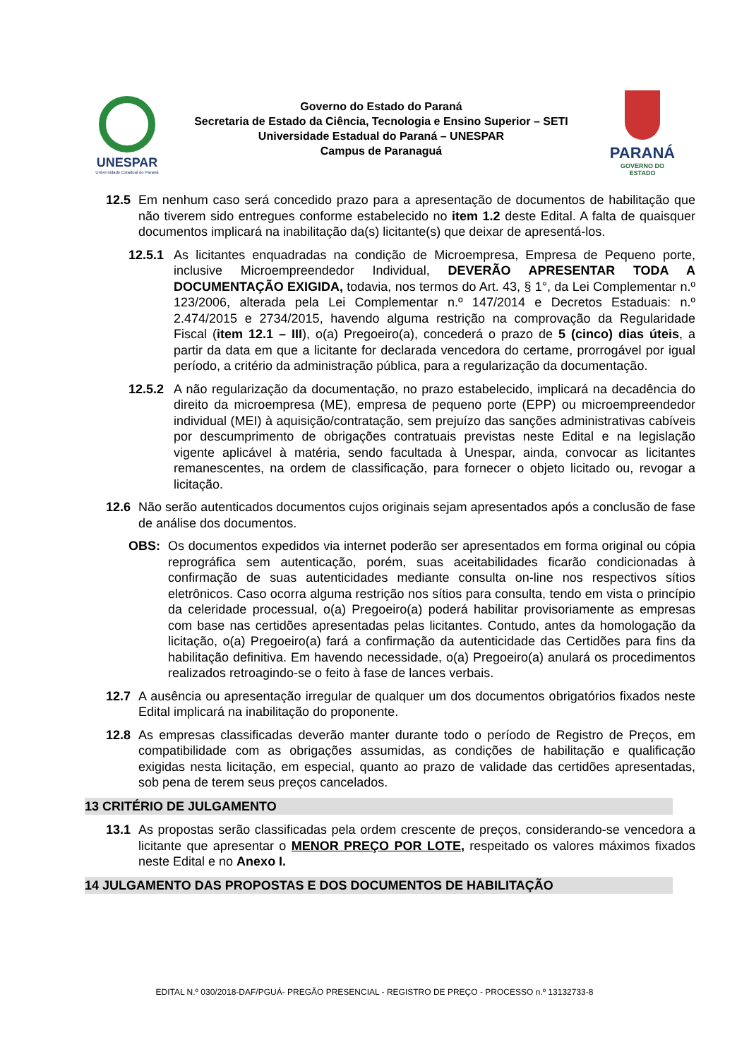UNESPAR
Universidade Estadual do Paraná
Governo do Estado do Paraná
Secretaria de Estado da Ciência, Tecnologia e Ensino Superior – SETI
Universidade Estadual do Paraná – UNESPAR
Campus de Paranaguá
PARANÁ
GOVERNO DO ESTADO
12.5 Em nenhum caso será concedido prazo para a apresentação de documentos de habilitação que não tiverem sido entregues conforme estabelecido no item 1.2 deste Edital. A falta de quaisquer documentos implicará na inabilitação da(s) licitante(s) que deixar de apresentá-los.
12.5.1 As licitantes enquadradas na condição de Microempresa, Empresa de Pequeno porte, inclusive Microempreendedor Individual, DEVERÃO APRESENTAR TODA A DOCUMENTAÇÃO EXIGIDA, todavia, nos termos do Art. 43, § 1°, da Lei Complementar n.º 123/2006, alterada pela Lei Complementar n.º 147/2014 e Decretos Estaduais: n.º 2.474/2015 e 2734/2015, havendo alguma restrição na comprovação da Regularidade Fiscal (item 12.1 – III), o(a) Pregoeiro(a), concederá o prazo de 5 (cinco) dias úteis, a partir da data em que a licitante for declarada vencedora do certame, prorrogável por igual período, a critério da administração pública, para a regularização da documentação.
12.5.2 A não regularização da documentação, no prazo estabelecido, implicará na decadência do direito da microempresa (ME), empresa de pequeno porte (EPP) ou microempreendedor individual (MEI) à aquisição/contratação, sem prejuízo das sanções administrativas cabíveis por descumprimento de obrigações contratuais previstas neste Edital e na legislação vigente aplicável à matéria, sendo facultada à Unespar, ainda, convocar as licitantes remanescentes, na ordem de classificação, para fornecer o objeto licitado ou, revogar a licitação.
12.6 Não serão autenticados documentos cujos originais sejam apresentados após a conclusão de fase de análise dos documentos.
OBS: Os documentos expedidos via internet poderão ser apresentados em forma original ou cópia reprográfica sem autenticação, porém, suas aceitabilidades ficarão condicionadas à confirmação de suas autenticidades mediante consulta on-line nos respectivos sítios eletrônicos. Caso ocorra alguma restrição nos sítios para consulta, tendo em vista o princípio da celeridade processual, o(a) Pregoeiro(a) poderá habilitar provisoriamente as empresas com base nas certidões apresentadas pelas licitantes. Contudo, antes da homologação da licitação, o(a) Pregoeiro(a) fará a confirmação da autenticidade das Certidões para fins da habilitação definitiva. Em havendo necessidade, o(a) Pregoeiro(a) anulará os procedimentos realizados retroagindo-se o feito à fase de lances verbais.
12.7 A ausência ou apresentação irregular de qualquer um dos documentos obrigatórios fixados neste Edital implicará na inabilitação do proponente.
12.8 As empresas classificadas deverão manter durante todo o período de Registro de Preços, em compatibilidade com as obrigações assumidas, as condições de habilitação e qualificação exigidas nesta licitação, em especial, quanto ao prazo de validade das certidões apresentadas, sob pena de terem seus preços cancelados.
13 CRITÉRIO DE JULGAMENTO
13.1 As propostas serão classificadas pela ordem crescente de preços, considerando-se vencedora a licitante que apresentar o MENOR PREÇO POR LOTE, respeitado os valores máximos fixados neste Edital e no Anexo I.
14 JULGAMENTO DAS PROPOSTAS E DOS DOCUMENTOS DE HABILITAÇÃO
EDITAL N.º 030/2018-DAF/PGUÁ- PREGÃO PRESENCIAL - REGISTRO DE PREÇO - PROCESSO n.º 13132733-8